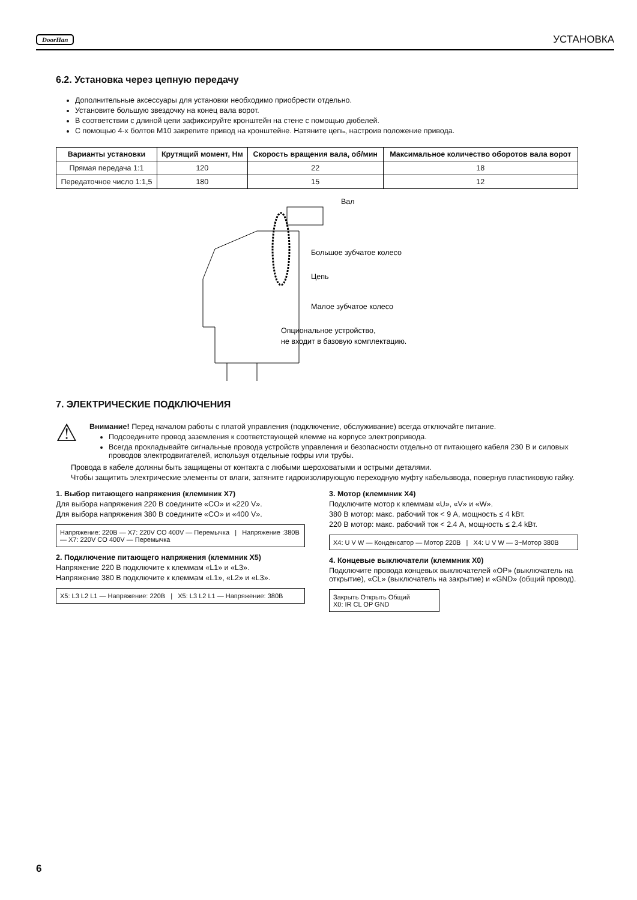DoorHan УСТАНОВКА
6.2. Установка через цепную передачу
Дополнительные аксессуары для установки необходимо приобрести отдельно.
Установите большую звездочку на конец вала ворот.
В соответствии с длиной цепи зафиксируйте кронштейн на стене с помощью дюбелей.
С помощью 4-х болтов М10 закрепите привод на кронштейне. Натяните цепь, настроив положение привода.
| Варианты установки | Крутящий момент, Нм | Скорость вращения вала, об/мин | Максимальное количество оборотов вала ворот |
| --- | --- | --- | --- |
| Прямая передача 1:1 | 120 | 22 | 18 |
| Передаточное число 1:1,5 | 180 | 15 | 12 |
Вал
Большое зубчатое колесо
Цепь
Малое зубчатое колесо
Опциональное устройство,
не входит в базовую комплектацию.
7. ЭЛЕКТРИЧЕСКИЕ ПОДКЛЮЧЕНИЯ
⚠
Внимание! Перед началом работы с платой управления (подключение, обслуживание) всегда отключайте питание.
Подсоедините провод заземления к соответствующей клемме на корпусе электропривода.
Всегда прокладывайте сигнальные провода устройств управления и безопасности отдельно от питающего кабеля 230 В и силовых проводов электродвигателей, используя отдельные гофры или трубы.
Провода в кабеле должны быть защищены от контакта с любыми шероховатыми и острыми деталями.
Чтобы защитить электрические элементы от влаги, затяните гидроизолирующую переходную муфту кабельввода, повернув пластиковую гайку.
1. Выбор питающего напряжения (клеммник X7)
Для выбора напряжения 220 В соедините «CO» и «220 V».
Для выбора напряжения 380 В соедините «CO» и «400 V».
Напряжение: 220В — X7: 220V CO 400V — Перемычка | Напряжение :380В — X7: 220V CO 400V — Перемычка
2. Подключение питающего напряжения (клеммник X5)
Напряжение 220 В подключите к клеммам «L1» и «L3».
Напряжение 380 В подключите к клеммам «L1», «L2» и «L3».
X5: L3 L2 L1 — Напряжение: 220В | X5: L3 L2 L1 — Напряжение: 380В
3. Мотор (клеммник X4)
Подключите мотор к клеммам «U», «V» и «W».
380 В мотор: макс. рабочий ток < 9 А, мощность ≤ 4 kВт.
220 В мотор: макс. рабочий ток < 2.4 А, мощность ≤ 2.4 kВт.
X4: U V W — Конденсатор — Мотор 220В | X4: U V W — 3~Мотор 380В
4. Концевые выключатели (клеммник X0)
Подключите провода концевых выключателей «OP» (выключатель на открытие), «CL» (выключатель на закрытие) и «GND» (общий провод).
Закрыть Открыть Общий
X0: IR CL OP GND
6